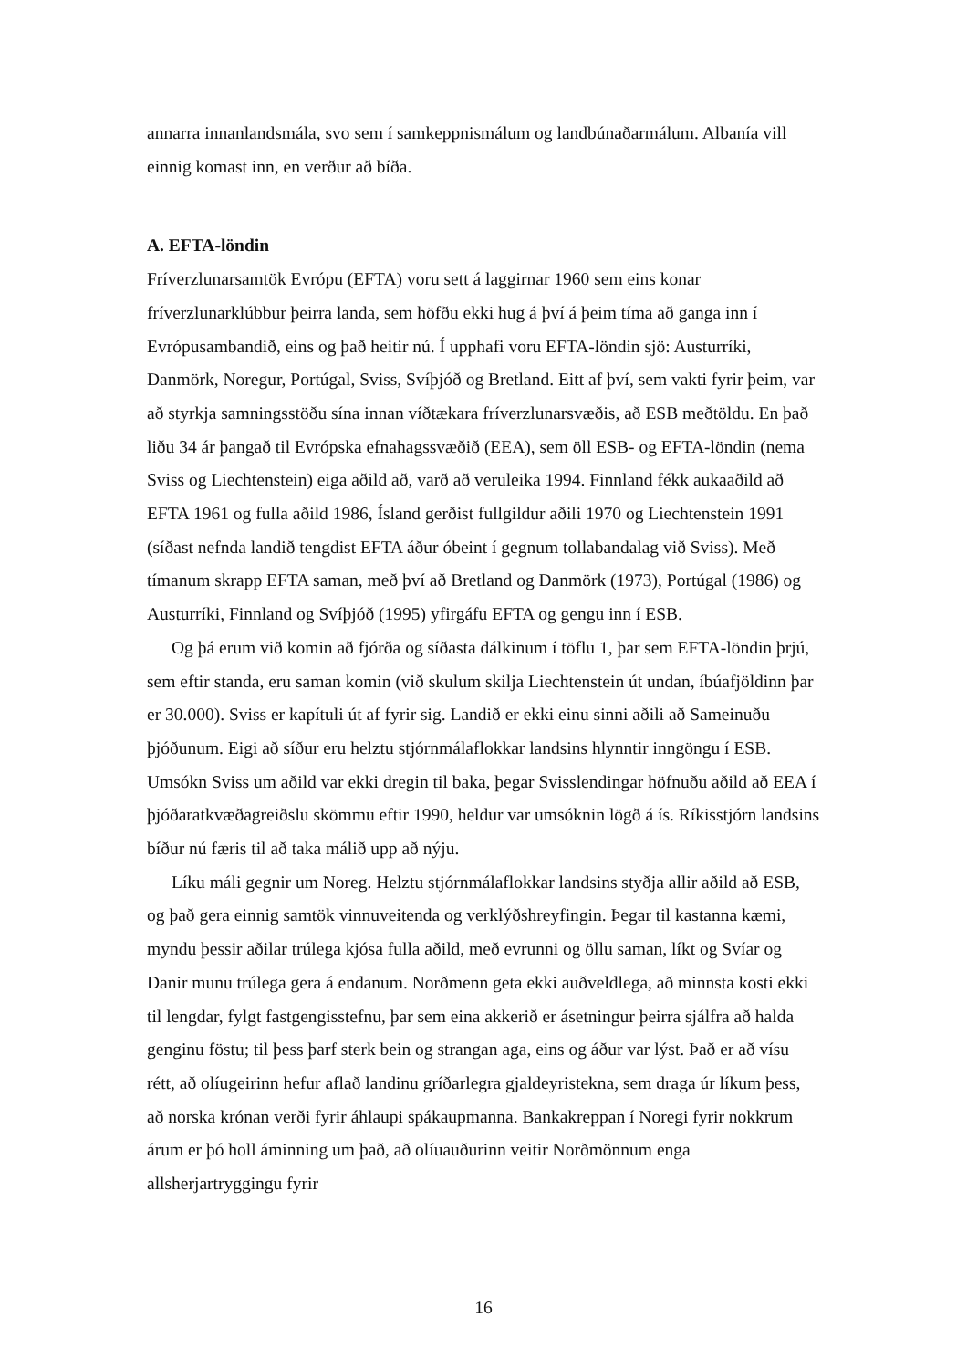annarra innanlandsmála, svo sem í samkeppnismálum og landbúnaðarmálum. Albanía vill einnig komast inn, en verður að bíða.
A. EFTA-löndin
Fríverzlunarsamtök Evrópu (EFTA) voru sett á laggirnar 1960 sem eins konar fríverzlunarklúbbur þeirra landa, sem höfðu ekki hug á því á þeim tíma að ganga inn í Evrópusambandið, eins og það heitir nú. Í upphafi voru EFTA-löndin sjö: Austurríki, Danmörk, Noregur, Portúgal, Sviss, Svíþjóð og Bretland. Eitt af því, sem vakti fyrir þeim, var að styrkja samningsstöðu sína innan víðtækara fríverzlunarsvæðis, að ESB meðtöldu. En það liðu 34 ár þangað til Evrópska efnahagssvæðið (EEA), sem öll ESB- og EFTA-löndin (nema Sviss og Liechtenstein) eiga aðild að, varð að veruleika 1994. Finnland fékk aukaaðild að EFTA 1961 og fulla aðild 1986, Ísland gerðist fullgildur aðili 1970 og Liechtenstein 1991 (síðast nefnda landið tengdist EFTA áður óbeint í gegnum tollabandalag við Sviss). Með tímanum skrapp EFTA saman, með því að Bretland og Danmörk (1973), Portúgal (1986) og Austurríki, Finnland og Svíþjóð (1995) yfirgáfu EFTA og gengu inn í ESB.
Og þá erum við komin að fjórða og síðasta dálkinum í töflu 1, þar sem EFTA-löndin þrjú, sem eftir standa, eru saman komin (við skulum skilja Liechtenstein út undan, íbúafjöldinn þar er 30.000). Sviss er kapítuli út af fyrir sig. Landið er ekki einu sinni aðili að Sameinuðu þjóðunum. Eigi að síður eru helztu stjórnmálaflokkar landsins hlynntir inngöngu í ESB. Umsókn Sviss um aðild var ekki dregin til baka, þegar Svisslendingar höfnuðu aðild að EEA í þjóðaratkvæðagreiðslu skömmu eftir 1990, heldur var umsóknin lögð á ís. Ríkisstjórn landsins bíður nú færis til að taka málið upp að nýju.
Líku máli gegnir um Noreg. Helztu stjórnmálaflokkar landsins styðja allir aðild að ESB, og það gera einnig samtök vinnuveitenda og verklýðshreyfingin. Þegar til kastanna kæmi, myndu þessir aðilar trúlega kjósa fulla aðild, með evrunni og öllu saman, líkt og Svíar og Danir munu trúlega gera á endanum. Norðmenn geta ekki auðveldlega, að minnsta kosti ekki til lengdar, fylgt fastgengisstefnu, þar sem eina akkerið er ásetningur þeirra sjálfra að halda genginu föstu; til þess þarf sterk bein og strangan aga, eins og áður var lýst. Það er að vísu rétt, að olíugeirinn hefur aflað landinu gríðarlegra gjaldeyristekna, sem draga úr líkum þess, að norska krónan verði fyrir áhlaupi spákaupmanna. Bankakreppan í Noregi fyrir nokkrum árum er þó holl áminning um það, að olíuauðurinn veitir Norðmönnum enga allsherjartryggingu fyrir
16